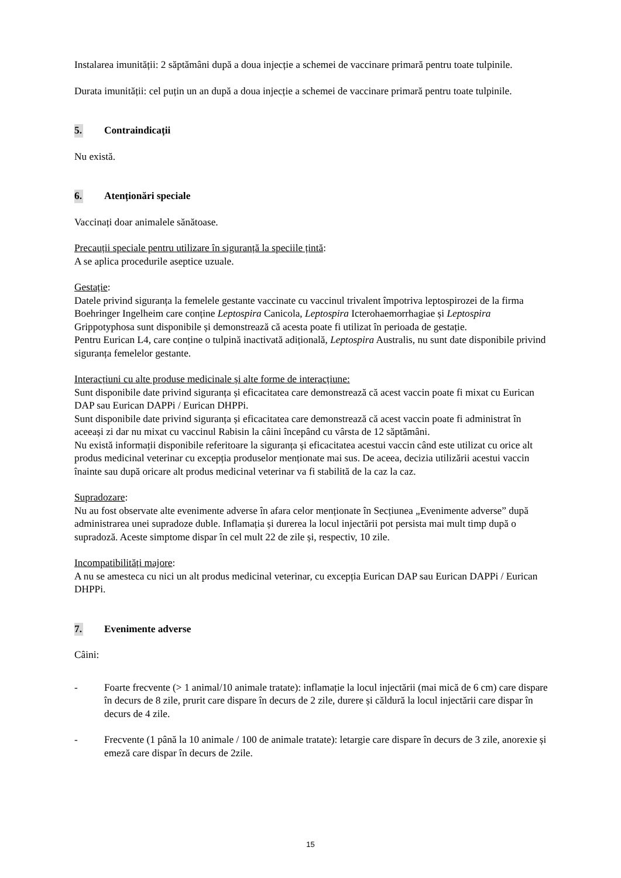Instalarea imunității: 2 săptămâni după a doua injecție a schemei de vaccinare primară pentru toate tulpinile.
Durata imunității: cel puțin un an după a doua injecție a schemei de vaccinare primară pentru toate tulpinile.
5. Contraindicații
Nu există.
6. Atenționări speciale
Vaccinați doar animalele sănătoase.
Precauții speciale pentru utilizare în siguranță la speciile țintă:
A se aplica procedurile aseptice uzuale.
Gestație:
Datele privind siguranța la femelele gestante vaccinate cu vaccinul trivalent împotriva leptospirozei de la firma Boehringer Ingelheim care conține Leptospira Canicola, Leptospira Icterohaemorrhagiae și Leptospira Grippotyphosa sunt disponibile și demonstrează că acesta poate fi utilizat în perioada de gestație.
Pentru Eurican L4, care conține o tulpină inactivată adițională, Leptospira Australis, nu sunt date disponibile privind siguranța femelelor gestante.
Interacțiuni cu alte produse medicinale și alte forme de interacțiune:
Sunt disponibile date privind siguranța și eficacitatea care demonstrează că acest vaccin poate fi mixat cu Eurican DAP sau Eurican DAPPi / Eurican DHPPi.
Sunt disponibile date privind siguranța și eficacitatea care demonstrează că acest vaccin poate fi administrat în aceeași zi dar nu mixat cu vaccinul Rabisin la câini începând cu vârsta de 12 săptămâni.
Nu există informații disponibile referitoare la siguranța și eficacitatea acestui vaccin când este utilizat cu orice alt produs medicinal veterinar cu excepția produselor menționate mai sus. De aceea, decizia utilizării acestui vaccin înainte sau după oricare alt produs medicinal veterinar va fi stabilită de la caz la caz.
Supradozare:
Nu au fost observate alte evenimente adverse în afara celor menționate în Secțiunea „Evenimente adverse” după administrarea unei supradoze duble. Inflamația și durerea la locul injectării pot persista mai mult timp după o supradoză. Aceste simptome dispar în cel mult 22 de zile și, respectiv, 10 zile.
Incompatibilități majore:
A nu se amesteca cu nici un alt produs medicinal veterinar, cu excepția Eurican DAP sau Eurican DAPPi / Eurican DHPPi.
7. Evenimente adverse
Câini:
- Foarte frecvente (> 1 animal/10 animale tratate): inflamație la locul injectării (mai mică de 6 cm) care dispare în decurs de 8 zile, prurit care dispare în decurs de 2 zile, durere și căldură la locul injectării care dispar în decurs de 4 zile.
- Frecvente (1 până la 10 animale / 100 de animale tratate): letargie care dispare în decurs de 3 zile, anorexie și emeză care dispar în decurs de 2zile.
15